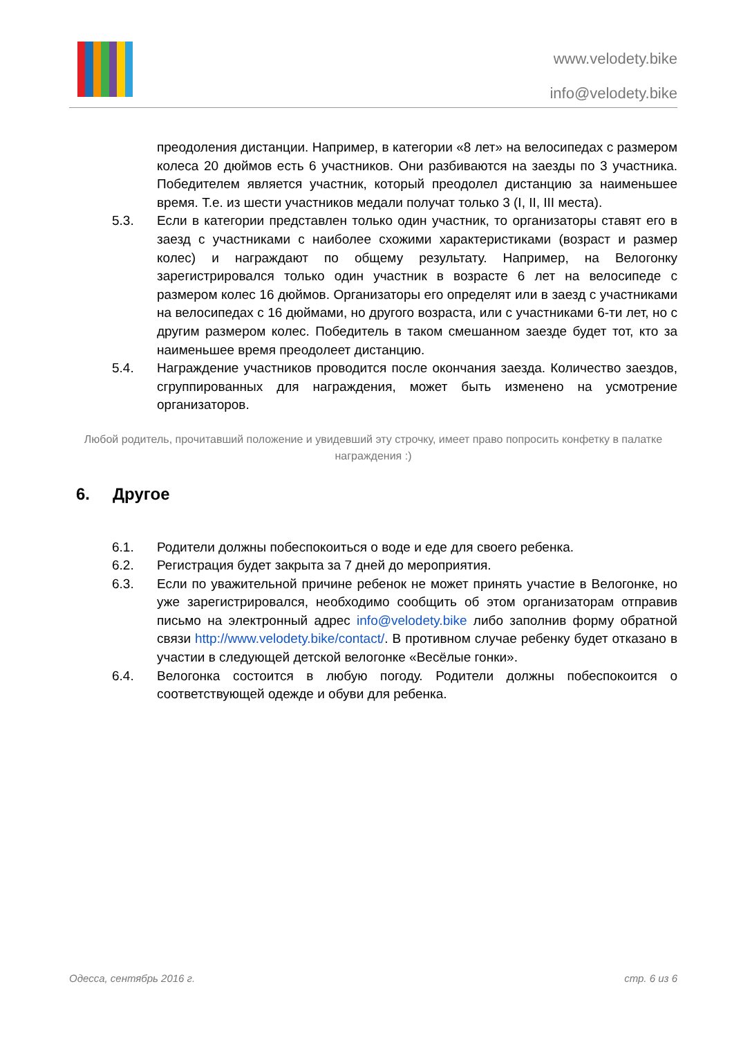www.velodety.bike
info@velodety.bike
преодоления дистанции. Например, в категории «8 лет» на велосипедах с размером колеса 20 дюймов есть 6 участников. Они разбиваются на заезды по 3 участника. Победителем является участник, который преодолел дистанцию за наименьшее время. Т.е. из шести участников медали получат только 3 (I, II, III места).
5.3. Если в категории представлен только один участник, то организаторы ставят его в заезд с участниками с наиболее схожими характеристиками (возраст и размер колес) и награждают по общему результату. Например, на Велогонку зарегистрировался только один участник в возрасте 6 лет на велосипеде с размером колес 16 дюймов. Организаторы его определят или в заезд с участниками на велосипедах с 16 дюймами, но другого возраста, или с участниками 6-ти лет, но с другим размером колес. Победитель в таком смешанном заезде будет тот, кто за наименьшее время преодолеет дистанцию.
5.4. Награждение участников проводится после окончания заезда. Количество заездов, сгруппированных для награждения, может быть изменено на усмотрение организаторов.
Любой родитель, прочитавший положение и увидевший эту строчку, имеет право попросить конфетку в палатке награждения :)
6. Другое
6.1. Родители должны побеспокоиться о воде и еде для своего ребенка.
6.2. Регистрация будет закрыта за 7 дней до мероприятия.
6.3. Если по уважительной причине ребенок не может принять участие в Велогонке, но уже зарегистрировался, необходимо сообщить об этом организаторам отправив письмо на электронный адрес info@velodety.bike либо заполнив форму обратной связи http://www.velodety.bike/contact/. В противном случае ребенку будет отказано в участии в следующей детской велогонке «Весёлые гонки».
6.4. Велогонка состоится в любую погоду. Родители должны побеспокоится о соответствующей одежде и обуви для ребенка.
Одесса, сентябрь 2016 г. стр. 6 из 6